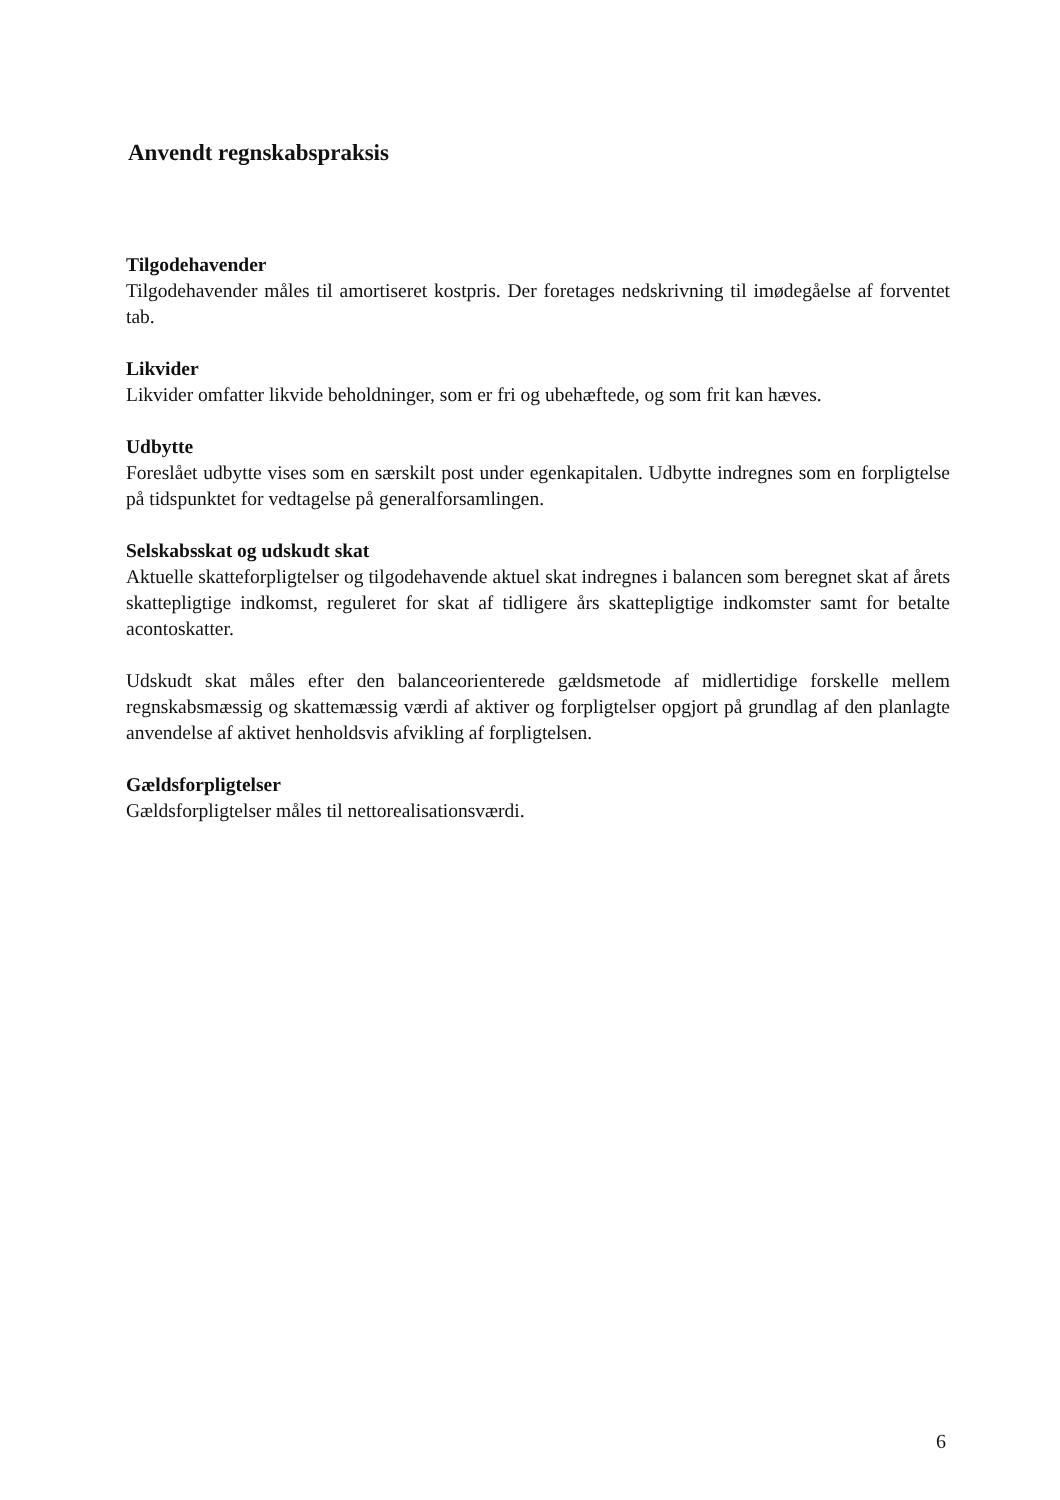Anvendt regnskabspraksis
Tilgodehavender
Tilgodehavender måles til amortiseret kostpris. Der foretages nedskrivning til imødegåelse af forventet tab.
Likvider
Likvider omfatter likvide beholdninger, som er fri og ubehæftede, og som frit kan hæves.
Udbytte
Foreslået udbytte vises som en særskilt post under egenkapitalen. Udbytte indregnes som en forpligtelse på tidspunktet for vedtagelse på generalforsamlingen.
Selskabsskat og udskudt skat
Aktuelle skatteforpligtelser og tilgodehavende aktuel skat indregnes i balancen som beregnet skat af årets skattepligtige indkomst, reguleret for skat af tidligere års skattepligtige indkomster samt for betalte acontoskatter.
Udskudt skat måles efter den balanceorienterede gældsmetode af midlertidige forskelle mellem regnskabsmæssig og skattemæssig værdi af aktiver og forpligtelser opgjort på grundlag af den planlagte anvendelse af aktivet henholdsvis afvikling af forpligtelsen.
Gældsforpligtelser
Gældsforpligtelser måles til nettorealisationsværdi.
6